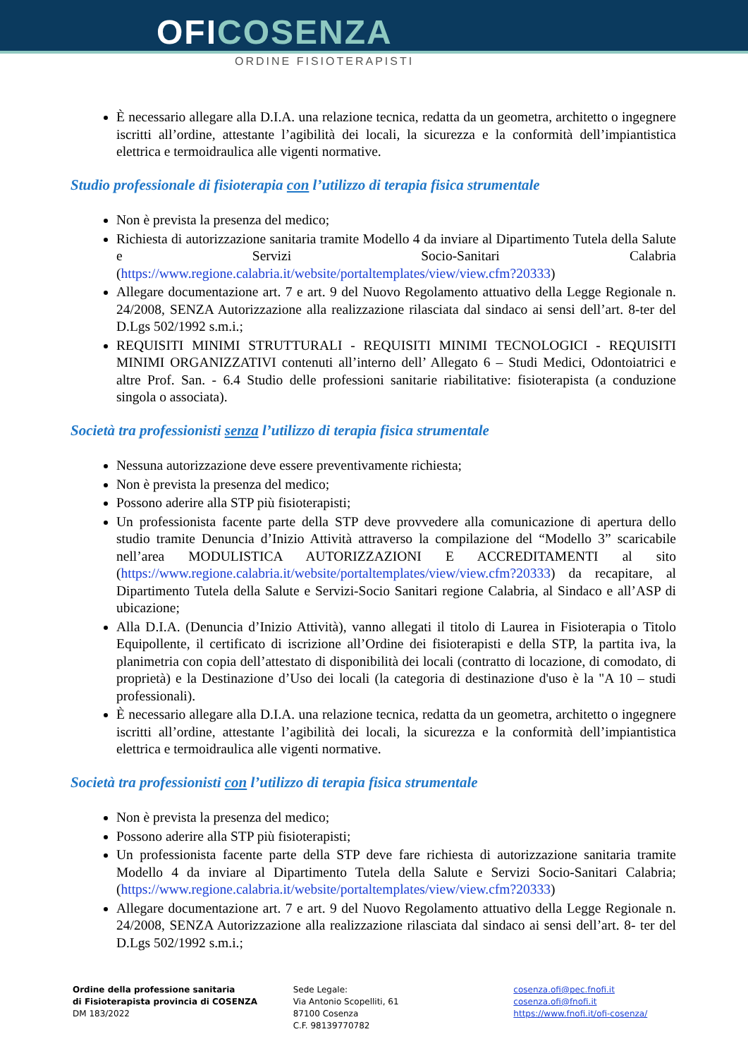OFICOSENZA
ORDINE FISIOTERAPISTI
È necessario allegare alla D.I.A. una relazione tecnica, redatta da un geometra, architetto o ingegnere iscritti all’ordine, attestante l’agibilità dei locali, la sicurezza e la conformità dell’impiantistica elettrica e termoidraulica alle vigenti normative.
Studio professionale di fisioterapia con l’utilizzo di terapia fisica strumentale
Non è prevista la presenza del medico;
Richiesta di autorizzazione sanitaria tramite Modello 4 da inviare al Dipartimento Tutela della Salute e Servizi Socio-Sanitari Calabria (https://www.regione.calabria.it/website/portaltemplates/view/view.cfm?20333)
Allegare documentazione art. 7 e art. 9 del Nuovo Regolamento attuativo della Legge Regionale n. 24/2008, SENZA Autorizzazione alla realizzazione rilasciata dal sindaco ai sensi dell’art. 8-ter del D.Lgs 502/1992 s.m.i.;
REQUISITI MINIMI STRUTTURALI - REQUISITI MINIMI TECNOLOGICI - REQUISITI MINIMI ORGANIZZATIVI contenuti all’interno dell’ Allegato 6 – Studi Medici, Odontoiatrici e altre Prof. San. - 6.4 Studio delle professioni sanitarie riabilitative: fisioterapista (a conduzione singola o associata).
Società tra professionisti senza l’utilizzo di terapia fisica strumentale
Nessuna autorizzazione deve essere preventivamente richiesta;
Non è prevista la presenza del medico;
Possono aderire alla STP più fisioterapisti;
Un professionista facente parte della STP deve provvedere alla comunicazione di apertura dello studio tramite Denuncia d’Inizio Attività attraverso la compilazione del “Modello 3” scaricabile nell’area MODULISTICA AUTORIZZAZIONI E ACCREDITAMENTI al sito (https://www.regione.calabria.it/website/portaltemplates/view/view.cfm?20333) da recapitare, al Dipartimento Tutela della Salute e Servizi-Socio Sanitari regione Calabria, al Sindaco e all’ASP di ubicazione;
Alla D.I.A. (Denuncia d’Inizio Attività), vanno allegati il titolo di Laurea in Fisioterapia o Titolo Equipollente, il certificato di iscrizione all’Ordine dei fisioterapisti e della STP, la partita iva, la planimetria con copia dell’attestato di disponibilità dei locali (contratto di locazione, di comodato, di proprietà) e la Destinazione d’Uso dei locali (la categoria di destinazione d'uso è la "A 10 – studi professionali).
È necessario allegare alla D.I.A. una relazione tecnica, redatta da un geometra, architetto o ingegnere iscritti all’ordine, attestante l’agibilità dei locali, la sicurezza e la conformità dell’impiantistica elettrica e termoidraulica alle vigenti normative.
Società tra professionisti con l’utilizzo di terapia fisica strumentale
Non è prevista la presenza del medico;
Possono aderire alla STP più fisioterapisti;
Un professionista facente parte della STP deve fare richiesta di autorizzazione sanitaria tramite Modello 4 da inviare al Dipartimento Tutela della Salute e Servizi Socio-Sanitari Calabria; (https://www.regione.calabria.it/website/portaltemplates/view/view.cfm?20333)
Allegare documentazione art. 7 e art. 9 del Nuovo Regolamento attuativo della Legge Regionale n. 24/2008, SENZA Autorizzazione alla realizzazione rilasciata dal sindaco ai sensi dell’art. 8- ter del D.Lgs 502/1992 s.m.i.;
Ordine della professione sanitaria
di Fisioterapista provincia di COSENZA
DM 183/2022
Sede Legale:
Via Antonio Scopelliti, 61
87100 Cosenza
C.F. 98139770782
cosenza.ofi@pec.fnofi.it
cosenza.ofi@fnofi.it
https://www.fnofi.it/ofi-cosenza/